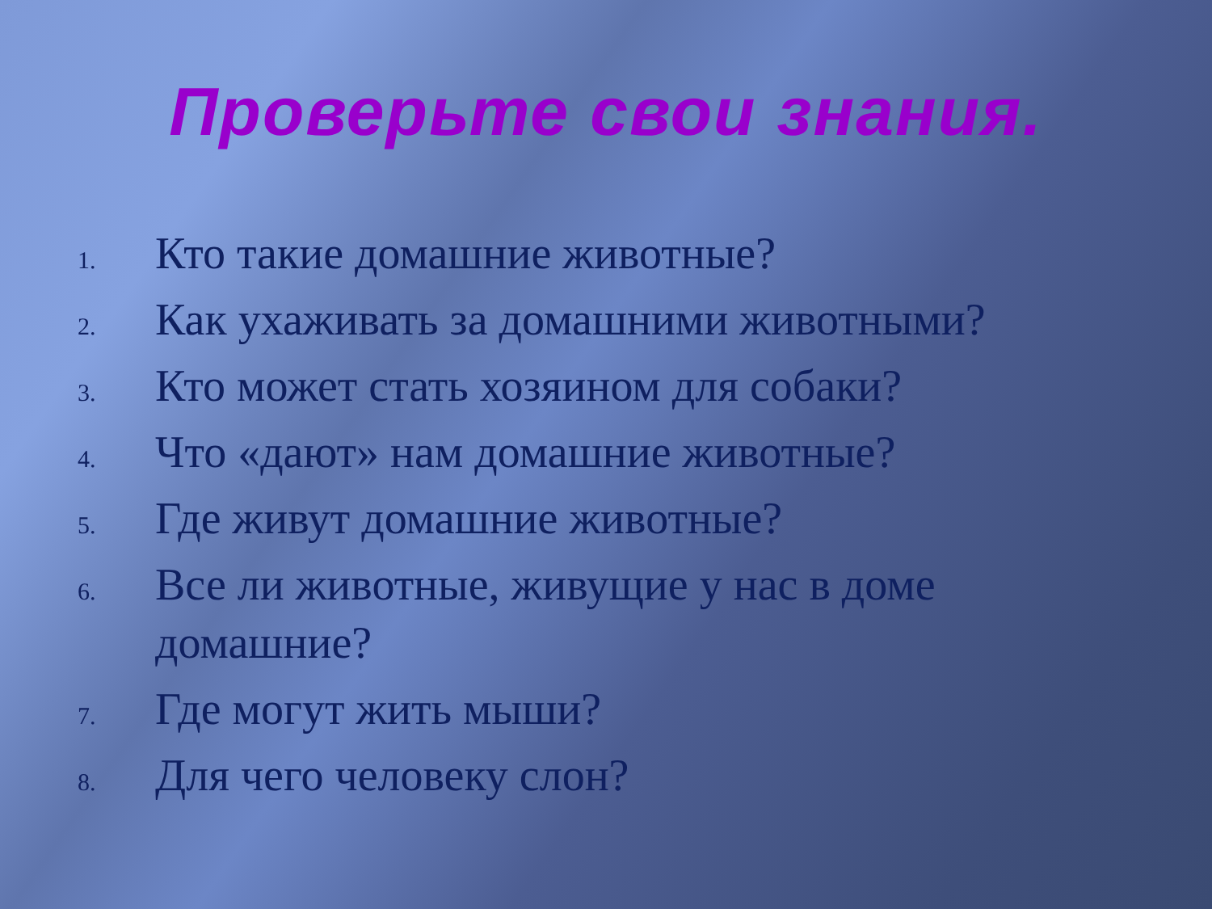Проверьте свои знания.
1. Кто такие домашние животные?
2. Как ухаживать за домашними животными?
3. Кто может стать хозяином для собаки?
4. Что «дают» нам домашние животные?
5. Где живут домашние животные?
6. Все ли животные, живущие у нас в доме домашние?
7. Где могут жить мыши?
8. Для чего человеку слон?